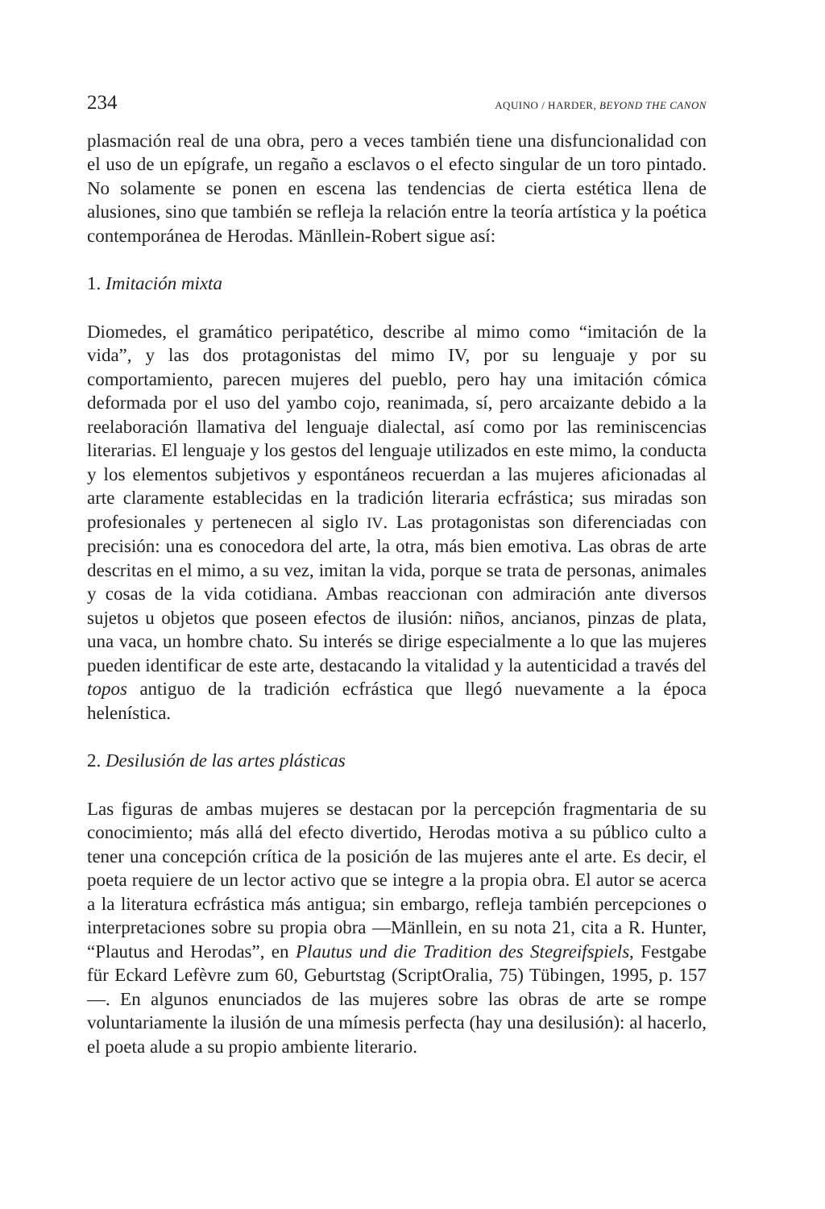234 AQUINO / HARDER, BEYOND THE CANON
plasmación real de una obra, pero a veces también tiene una disfuncionalidad con el uso de un epígrafe, un regaño a esclavos o el efecto singular de un toro pintado. No solamente se ponen en escena las tendencias de cierta estética llena de alusiones, sino que también se refleja la relación entre la teoría artística y la poética contemporánea de Herodas. Mänllein-Robert sigue así:
1. Imitación mixta
Diomedes, el gramático peripatético, describe al mimo como “imitación de la vida”, y las dos protagonistas del mimo IV, por su lenguaje y por su comportamiento, parecen mujeres del pueblo, pero hay una imitación cómica deformada por el uso del yambo cojo, reanimada, sí, pero arcaizante debido a la reelaboración llamativa del lenguaje dialectal, así como por las reminiscencias literarias. El lenguaje y los gestos del lenguaje utilizados en este mimo, la conducta y los elementos subjetivos y espontáneos recuerdan a las mujeres aficionadas al arte claramente establecidas en la tradición literaria ecfrástica; sus miradas son profesionales y pertenecen al siglo IV. Las protagonistas son diferenciadas con precisión: una es conocedora del arte, la otra, más bien emotiva. Las obras de arte descritas en el mimo, a su vez, imitan la vida, porque se trata de personas, animales y cosas de la vida cotidiana. Ambas reaccionan con admiración ante diversos sujetos u objetos que poseen efectos de ilusión: niños, ancianos, pinzas de plata, una vaca, un hombre chato. Su interés se dirige especialmente a lo que las mujeres pueden identificar de este arte, destacando la vitalidad y la autenticidad a través del topos antiguo de la tradición ecfrástica que llegó nuevamente a la época helenística.
2. Desilusión de las artes plásticas
Las figuras de ambas mujeres se destacan por la percepción fragmentaria de su conocimiento; más allá del efecto divertido, Herodas motiva a su público culto a tener una concepción crítica de la posición de las mujeres ante el arte. Es decir, el poeta requiere de un lector activo que se integre a la propia obra. El autor se acerca a la literatura ecfrástica más antigua; sin embargo, refleja también percepciones o interpretaciones sobre su propia obra —Mänllein, en su nota 21, cita a R. Hunter, “Plautus and Herodas”, en Plautus und die Tradition des Stegreifspiels, Festgabe für Eckard Lefèvre zum 60, Geburtstag (ScriptOralia, 75) Tübingen, 1995, p. 157—. En algunos enunciados de las mujeres sobre las obras de arte se rompe voluntariamente la ilusión de una mímesis perfecta (hay una desilusión): al hacerlo, el poeta alude a su propio ambiente literario.